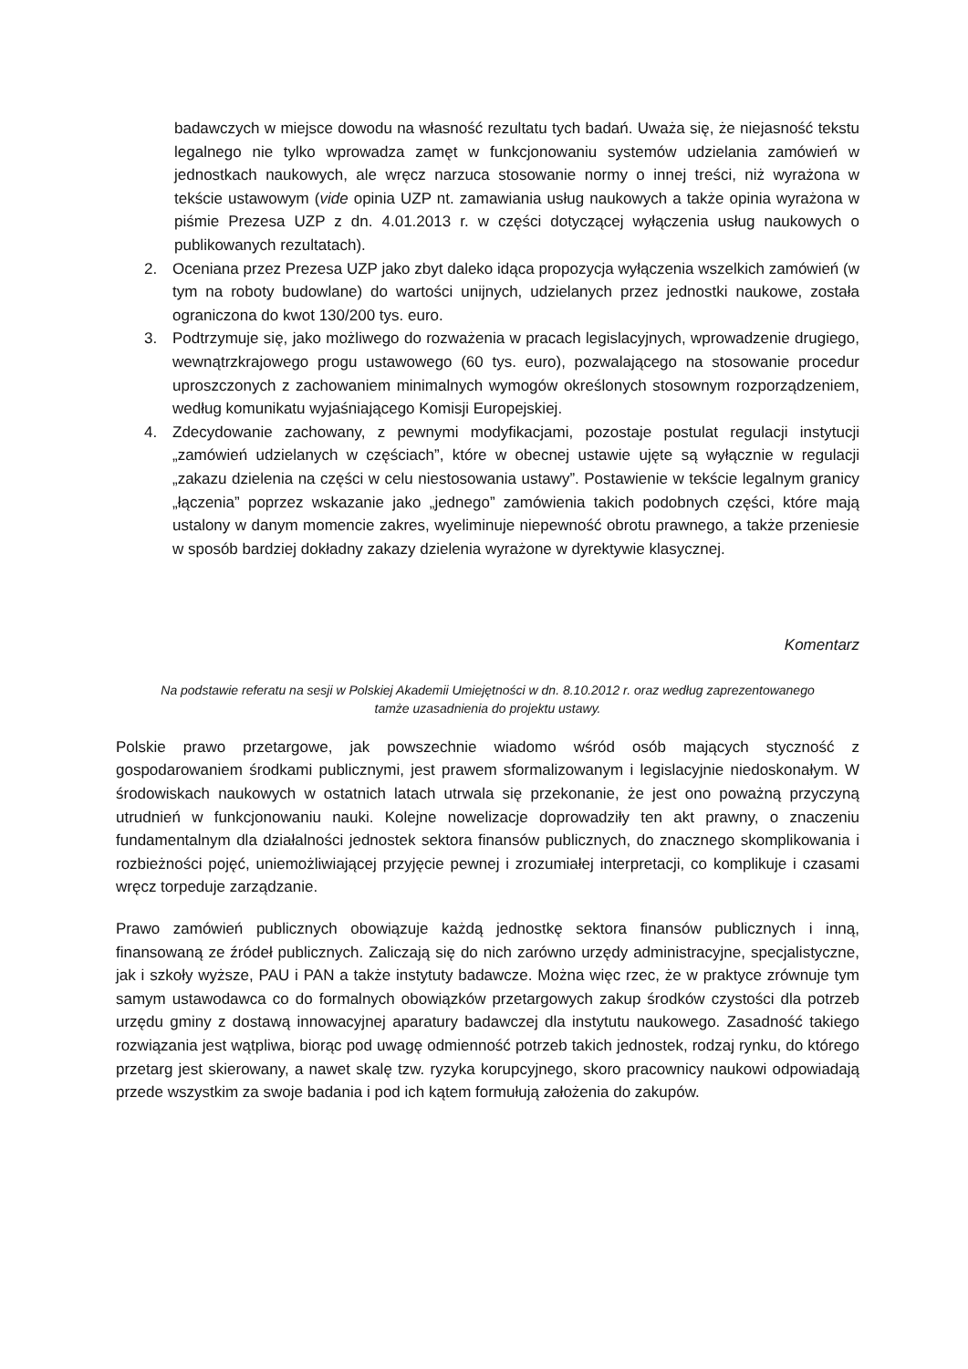badawczych w miejsce dowodu na własność rezultatu tych badań. Uważa się, że niejasność tekstu legalnego nie tylko wprowadza zamęt w funkcjonowaniu systemów udzielania zamówień w jednostkach naukowych, ale wręcz narzuca stosowanie normy o innej treści, niż wyrażona w tekście ustawowym (vide opinia UZP nt. zamawiania usług naukowych a także opinia wyrażona w piśmie Prezesa UZP z dn. 4.01.2013 r. w części dotyczącej wyłączenia usług naukowych o publikowanych rezultatach).
2. Oceniana przez Prezesa UZP jako zbyt daleko idąca propozycja wyłączenia wszelkich zamówień (w tym na roboty budowlane) do wartości unijnych, udzielanych przez jednostki naukowe, została ograniczona do kwot 130/200 tys. euro.
3. Podtrzymuje się, jako możliwego do rozważenia w pracach legislacyjnych, wprowadzenie drugiego, wewnątrzkrajowego progu ustawowego (60 tys. euro), pozwalającego na stosowanie procedur uproszczonych z zachowaniem minimalnych wymogów określonych stosownym rozporządzeniem, według komunikatu wyjaśniającego Komisji Europejskiej.
4. Zdecydowanie zachowany, z pewnymi modyfikacjami, pozostaje postulat regulacji instytucji „zamówień udzielanych w częściach”, które w obecnej ustawie ujęte są wyłącznie w regulacji „zakazu dzielenia na części w celu niestosowania ustawy”. Postawienie w tekście legalnym granicy „łączenia” poprzez wskazanie jako „jednego” zamówienia takich podobnych części, które mają ustalony w danym momencie zakres, wyeliminuje niepewność obrotu prawnego, a także przeniesie w sposób bardziej dokładny zakazy dzielenia wyrażone w dyrektywie klasycznej.
Komentarz
Na podstawie referatu na sesji w Polskiej Akademii Umiejętności w dn. 8.10.2012 r. oraz według zaprezentowanego tamże uzasadnienia do projektu ustawy.
Polskie prawo przetargowe, jak powszechnie wiadomo wśród osób mających styczność z gospodarowaniem środkami publicznymi, jest prawem sformalizowanym i legislacyjnie niedoskonałym. W środowiskach naukowych w ostatnich latach utrwala się przekonanie, że jest ono poważną przyczyną utrudnień w funkcjonowaniu nauki. Kolejne nowelizacje doprowadziły ten akt prawny, o znaczeniu fundamentalnym dla działalności jednostek sektora finansów publicznych, do znacznego skomplikowania i rozbieżności pojęć, uniemożliwiającej przyjęcie pewnej i zrozumiałej interpretacji, co komplikuje i czasami wręcz torpeduje zarządzanie.
Prawo zamówień publicznych obowiązuje każdą jednostkę sektora finansów publicznych i inną, finansowaną ze źródeł publicznych. Zaliczają się do nich zarówno urzędy administracyjne, specjalistyczne, jak i szkoły wyższe, PAU i PAN a także instytuty badawcze. Można więc rzec, że w praktyce zrównuje tym samym ustawodawca co do formalnych obowiązków przetargowych zakup środków czystości dla potrzeb urzędu gminy z dostawą innowacyjnej aparatury badawczej dla instytutu naukowego. Zasadność takiego rozwiązania jest wątpliwa, biorąc pod uwagę odmienność potrzeb takich jednostek, rodzaj rynku, do którego przetarg jest skierowany, a nawet skalę tzw. ryzyka korupcyjnego, skoro pracownicy naukowi odpowiadają przede wszystkim za swoje badania i pod ich kątem formułują założenia do zakupów.